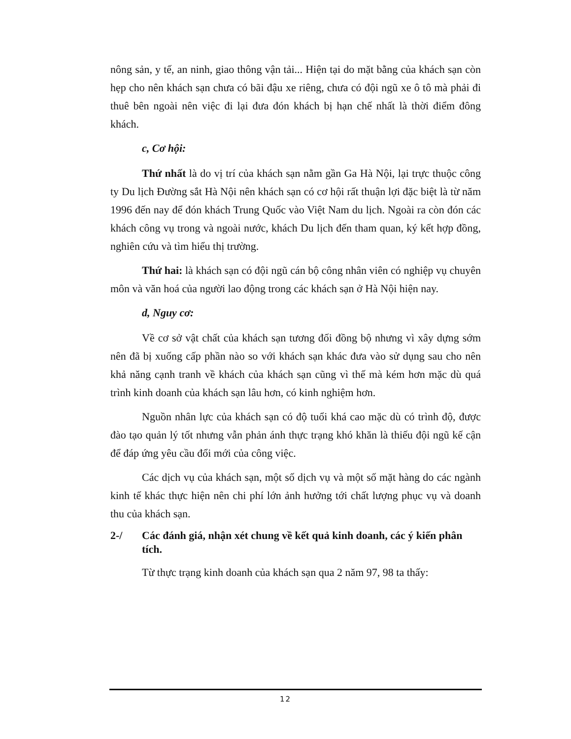nông sản, y tế, an ninh, giao thông vận tải... Hiện tại do mặt bằng của khách sạn còn hẹp cho nên khách sạn chưa có bãi đậu xe riêng, chưa có đội ngũ xe ô tô mà phải đi thuê bên ngoài nên việc đi lại đưa đón khách bị hạn chế nhất là thời điểm đông khách.
c, Cơ hội:
Thứ nhất là do vị trí của khách sạn nằm gần Ga Hà Nội, lại trực thuộc công ty Du lịch Đường sắt Hà Nội nên khách sạn có cơ hội rất thuận lợi đặc biệt là từ năm 1996 đến nay để đón khách Trung Quốc vào Việt Nam du lịch. Ngoài ra còn đón các khách công vụ trong và ngoài nước, khách Du lịch đến tham quan, ký kết hợp đồng, nghiên cứu và tìm hiểu thị trường.
Thứ hai: là khách sạn có đội ngũ cán bộ công nhân viên có nghiệp vụ chuyên môn và văn hoá của người lao động trong các khách sạn ở Hà Nội hiện nay.
d, Nguy cơ:
Về cơ sở vật chất của khách sạn tương đối đồng bộ nhưng vì xây dựng sớm nên đã bị xuống cấp phần nào so với khách sạn khác đưa vào sử dụng sau cho nên khả năng cạnh tranh về khách của khách sạn cũng vì thế mà kém hơn mặc dù quá trình kinh doanh của khách sạn lâu hơn, có kinh nghiệm hơn.
Nguồn nhân lực của khách sạn có độ tuổi khá cao mặc dù có trình độ, được đào tạo quản lý tốt nhưng vẫn phản ánh thực trạng khó khăn là thiếu đội ngũ kế cận để đáp ứng yêu cầu đổi mới của công việc.
Các dịch vụ của khách sạn, một số dịch vụ và một số mặt hàng do các ngành kinh tế khác thực hiện nên chi phí lớn ảnh hưởng tới chất lượng phục vụ và doanh thu của khách sạn.
2-/ Các đánh giá, nhận xét chung về kết quả kinh doanh, các ý kiến phân tích.
Từ thực trạng kinh doanh của khách sạn qua 2 năm 97, 98 ta thấy:
12